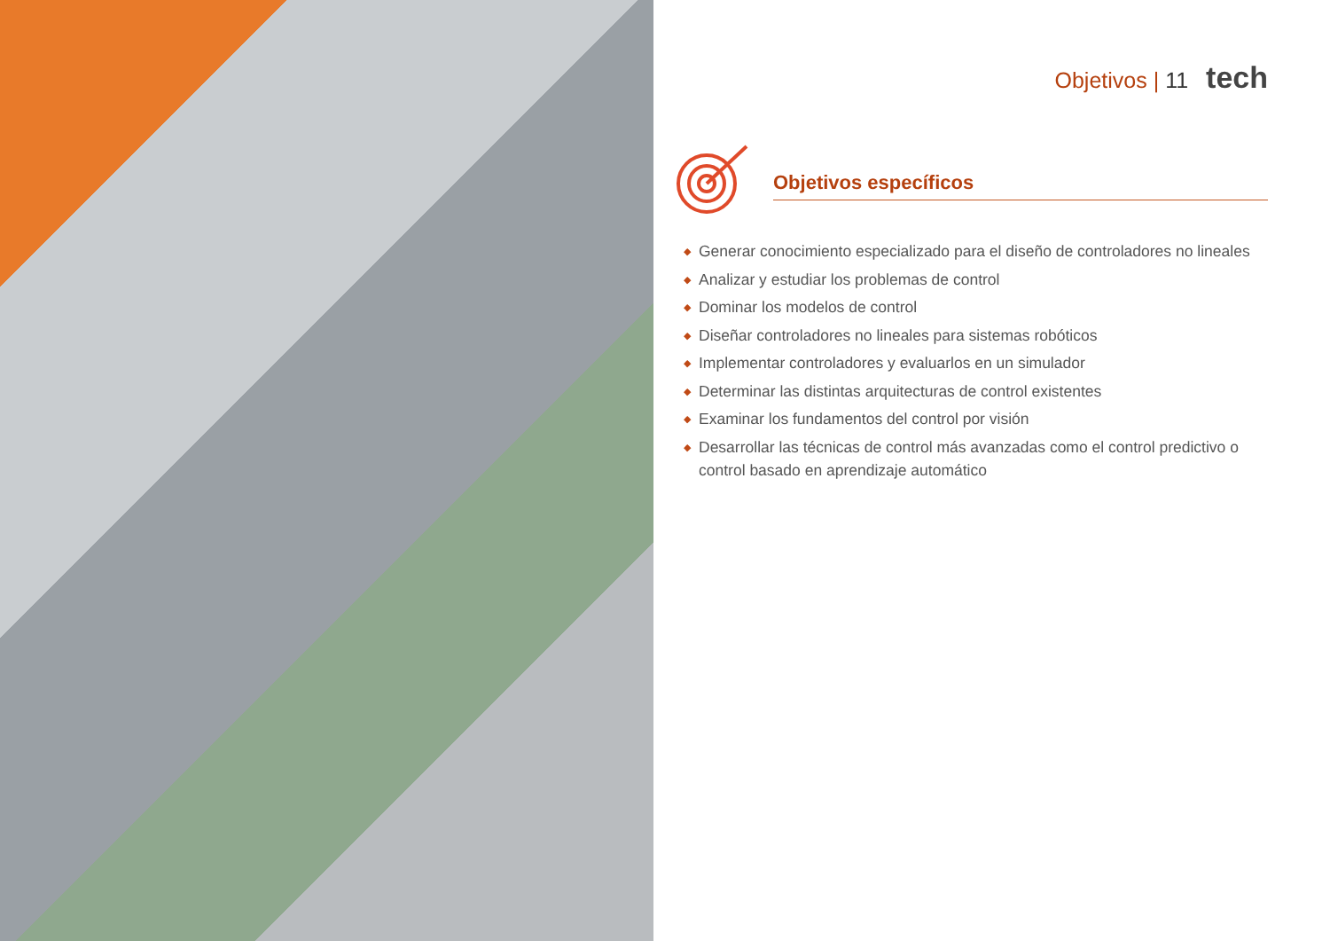Objetivos | 11 tech
Objetivos específicos
◆ Generar conocimiento especializado para el diseño de controladores no lineales
◆ Analizar y estudiar los problemas de control
◆ Dominar los modelos de control
◆ Diseñar controladores no lineales para sistemas robóticos
◆ Implementar controladores y evaluarlos en un simulador
◆ Determinar las distintas arquitecturas de control existentes
◆ Examinar los fundamentos del control por visión
◆ Desarrollar las técnicas de control más avanzadas como el control predictivo o control basado en aprendizaje automático